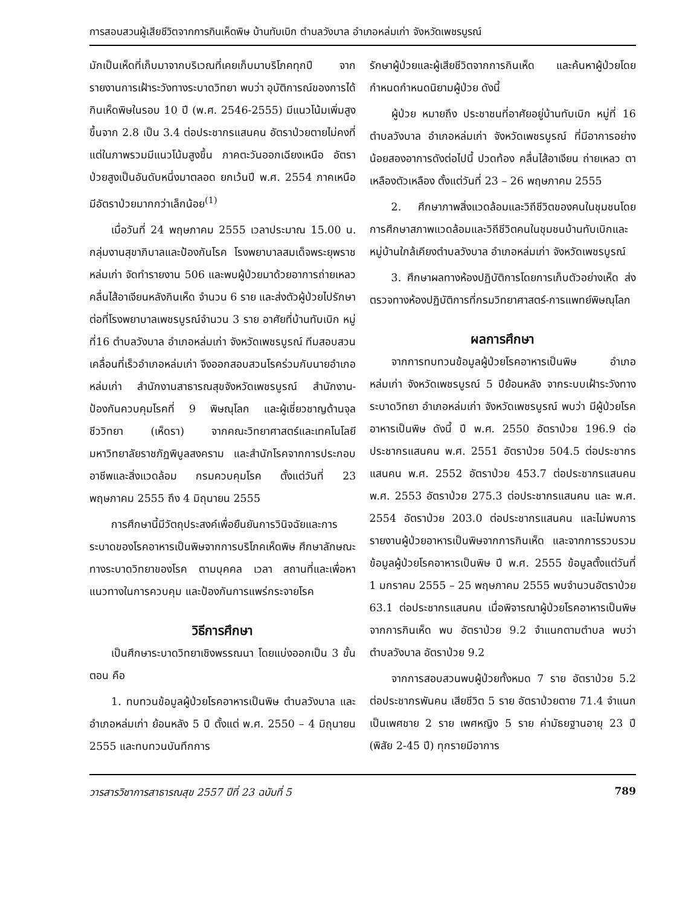การสอบสวนผู้เสียชีวิตจากการกินเห็ดพิษ บ้านทับเบิก ตำบลวังบาล อำเภอหล่มเก่า จังหวัดเพชรบูรณ์
มักเป็นเห็ดที่เก็บมาจากบริเวณที่เคยเก็บมาบริโภคทุกปี จากรายงานการเฝ้าระวังทางระบาดวิทยา พบว่า อุบัติการณ์ของการได้กินเห็ดพิษในรอบ 10 ปี (พ.ศ. 2546-2555) มีแนวโน้มเพิ่มสูงขึ้นจาก 2.8 เป็น 3.4 ต่อประชากรแสนคน อัตราป่วยตายไม่คงที่ แต่ในภาพรวมมีแนวโน้มสูงขึ้น ภาคตะวันออกเฉียงเหนือ อัตราป่วยสูงเป็นอันดับหนึ่งมาตลอด ยกเว้นปี พ.ศ. 2554 ภาคเหนือมีอัตราป่วยมากกว่าเล็กน้อย<sup>(1)</sup>
เมื่อวันที่ 24 พฤษภาคม 2555 เวลาประมาณ 15.00 น. กลุ่มงานสุขาภิบาลและป้องกันโรค โรงพยาบาลสมเด็จพระยุพราชหล่มเก่า จัดทำรายงาน 506 และพบผู้ป่วยมาด้วยอาการถ่ายเหลวคลื่นไส้อาเจียนหลังกินเห็ด จำนวน 6 ราย และส่งตัวผู้ป่วยไปรักษาต่อที่โรงพยาบาลเพชรบูรณ์จำนวน 3 ราย อาศัยที่บ้านทับเบิก หมู่ที่16 ตำบลวังบาล อำเภอหล่มเก่า จังหวัดเพชรบูรณ์ ทีมสอบสวนเคลื่อนที่เร็วอำเภอหล่มเก่า จึงออกสอบสวนโรคร่วมกับนายอำเภอหล่มเก่า สำนักงานสาธารณสุขจังหวัดเพชรบูรณ์ สำนักงาน-ป้องกันควบคุมโรคที่ 9 พิษณุโลก และผู้เชี่ยวชาญด้านจุลชีววิทยา (เห็ดรา) จากคณะวิทยาศาสตร์และเทคโนโลยี มหาวิทยาลัยราชภัฏพิบูลสงคราม และสำนักโรคจากการประกอบอาชีพและสิ่งแวดล้อม กรมควบคุมโรค ตั้งแต่วันที่ 23 พฤษภาคม 2555 ถึง 4 มิถุนายน 2555
การศึกษานี้มีวัตถุประสงค์เพื่อยืนยันการวินิจฉัยและการระบาดของโรคอาหารเป็นพิษจากการบริโภคเห็ดพิษ ศึกษาลักษณะทางระบาดวิทยาของโรค ตามบุคคล เวลา สถานที่และเพื่อหาแนวทางในการควบคุม และป้องกันการแพร่กระจายโรค
วิธีการศึกษา
เป็นศึกษาระบาดวิทยาเชิงพรรณนา โดยแบ่งออกเป็น 3 ขั้นตอน คือ
1. ทบทวนข้อมูลผู้ป่วยโรคอาหารเป็นพิษ ตำบลวังบาล และอำเภอหล่มเก่า ย้อนหลัง 5 ปี ตั้งแต่ พ.ศ. 2550 – 4 มิถุนายน 2555 และทบทวนบันทึกการ
รักษาผู้ป่วยและผู้เสียชีวิตจากการกินเห็ด และค้นหาผู้ป่วยโดยกำหนดกำหนดนิยามผู้ป่วย ดังนี้
ผู้ป่วย หมายถึง ประชาชนที่อาศัยอยู่บ้านทับเบิก หมู่ที่ 16 ตำบลวังบาล อำเภอหล่มเก่า จังหวัดเพชรบูรณ์ ที่มีอาการอย่างน้อยสองอาการดังต่อไปนี้ ปวดท้อง คลื่นไส้อาเจียน ถ่ายเหลว ตาเหลืองตัวเหลือง ตั้งแต่วันที่ 23 – 26 พฤษภาคม 2555
2. ศึกษาภาพสิ่งแวดล้อมและวิถีชีวิตของคนในชุมชนโดยการศึกษาสภาพแวดล้อมและวิถีชีวิตคนในชุมชนบ้านทับเบิกและหมู่บ้านใกล้เคียงตำบลวังบาล อำเภอหล่มเก่า จังหวัดเพชรบูรณ์
3. ศึกษาผลทางห้องปฏิบัติการโดยการเก็บตัวอย่างเห็ด ส่งตรวจทางห้องปฏิบัติการที่กรมวิทยาศาสตร์-การแพทย์พิษณุโลก
ผลการศึกษา
จากการทบทวนข้อมูลผู้ป่วยโรคอาหารเป็นพิษ อำเภอหล่มเก่า จังหวัดเพชรบูรณ์ 5 ปีย้อนหลัง จากระบบเฝ้าระวังทางระบาดวิทยา อำเภอหล่มเก่า จังหวัดเพชรบูรณ์ พบว่า มีผู้ป่วยโรคอาหารเป็นพิษ ดังนี้ ปี พ.ศ. 2550 อัตราป่วย 196.9 ต่อประชากรแสนคน พ.ศ. 2551 อัตราป่วย 504.5 ต่อประชากรแสนคน พ.ศ. 2552 อัตราป่วย 453.7 ต่อประชากรแสนคน พ.ศ. 2553 อัตราป่วย 275.3 ต่อประชากรแสนคน และ พ.ศ. 2554 อัตราป่วย 203.0 ต่อประชากรแสนคน และไม่พบการรายงานผู้ป่วยอาหารเป็นพิษจากการกินเห็ด และจากการรวบรวมข้อมูลผู้ป่วยโรคอาหารเป็นพิษ ปี พ.ศ. 2555 ข้อมูลตั้งแต่วันที่ 1 มกราคม 2555 – 25 พฤษภาคม 2555 พบจำนวนอัตราป่วย 63.1 ต่อประชากรแสนคน เมื่อพิจารณาผู้ป่วยโรคอาหารเป็นพิษจากการกินเห็ด พบ อัตราป่วย 9.2 จำแนกตามตำบล พบว่าตำบลวังบาล อัตราป่วย 9.2
จากการสอบสวนพบผู้ป่วยทั้งหมด 7 ราย อัตราป่วย 5.2 ต่อประชากรพันคน เสียชีวิต 5 ราย อัตราป่วยตาย 71.4 จำแนกเป็นเพศชาย 2 ราย เพศหญิง 5 ราย ค่ามัธยฐานอายุ 23 ปี (พิสัย 2-45 ปี) ทุกรายมีอาการ
วารสารวิชาการสาธารณสุข 2557 ปีที่ 23 ฉบับที่ 5 789